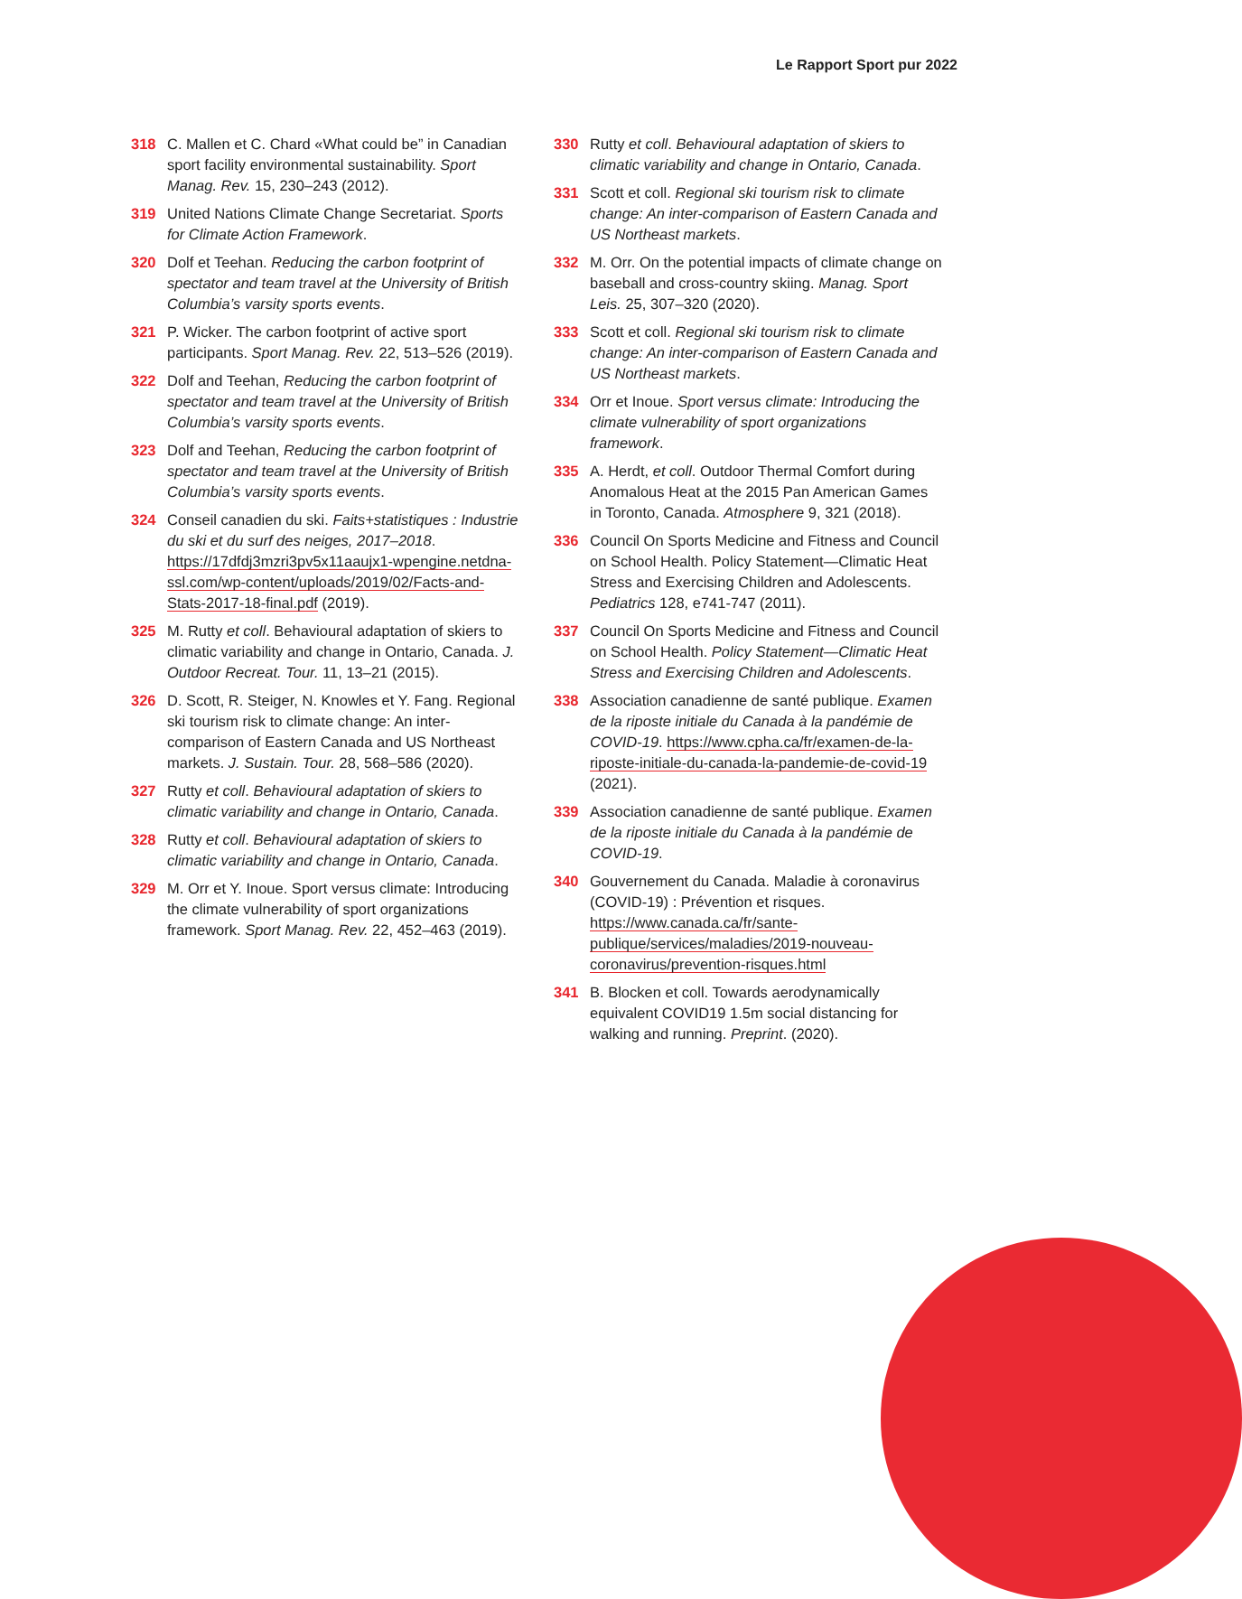Le Rapport Sport pur 2022
318 C. Mallen et C. Chard «What could be” in Canadian sport facility environmental sustainability. Sport Manag. Rev. 15, 230–243 (2012).
319 United Nations Climate Change Secretariat. Sports for Climate Action Framework.
320 Dolf et Teehan. Reducing the carbon footprint of spectator and team travel at the University of British Columbia’s varsity sports events.
321 P. Wicker. The carbon footprint of active sport participants. Sport Manag. Rev. 22, 513–526 (2019).
322 Dolf and Teehan, Reducing the carbon footprint of spectator and team travel at the University of British Columbia’s varsity sports events.
323 Dolf and Teehan, Reducing the carbon footprint of spectator and team travel at the University of British Columbia’s varsity sports events.
324 Conseil canadien du ski. Faits+statistiques : Industrie du ski et du surf des neiges, 2017–2018. https://17dfdj3mzri3pv5x11aaujx1-wpengine.netdna-ssl.com/wp-content/uploads/2019/02/Facts-and-Stats-2017-18-final.pdf (2019).
325 M. Rutty et coll. Behavioural adaptation of skiers to climatic variability and change in Ontario, Canada. J. Outdoor Recreat. Tour. 11, 13–21 (2015).
326 D. Scott, R. Steiger, N. Knowles et Y. Fang. Regional ski tourism risk to climate change: An inter-comparison of Eastern Canada and US Northeast markets. J. Sustain. Tour. 28, 568–586 (2020).
327 Rutty et coll. Behavioural adaptation of skiers to climatic variability and change in Ontario, Canada.
328 Rutty et coll. Behavioural adaptation of skiers to climatic variability and change in Ontario, Canada.
329 M. Orr et Y. Inoue. Sport versus climate: Introducing the climate vulnerability of sport organizations framework. Sport Manag. Rev. 22, 452–463 (2019).
330 Rutty et coll. Behavioural adaptation of skiers to climatic variability and change in Ontario, Canada.
331 Scott et coll. Regional ski tourism risk to climate change: An inter-comparison of Eastern Canada and US Northeast markets.
332 M. Orr. On the potential impacts of climate change on baseball and cross-country skiing. Manag. Sport Leis. 25, 307–320 (2020).
333 Scott et coll. Regional ski tourism risk to climate change: An inter-comparison of Eastern Canada and US Northeast markets.
334 Orr et Inoue. Sport versus climate: Introducing the climate vulnerability of sport organizations framework.
335 A. Herdt, et coll. Outdoor Thermal Comfort during Anomalous Heat at the 2015 Pan American Games in Toronto, Canada. Atmosphere 9, 321 (2018).
336 Council On Sports Medicine and Fitness and Council on School Health. Policy Statement—Climatic Heat Stress and Exercising Children and Adolescents. Pediatrics 128, e741-747 (2011).
337 Council On Sports Medicine and Fitness and Council on School Health. Policy Statement—Climatic Heat Stress and Exercising Children and Adolescents.
338 Association canadienne de santé publique. Examen de la riposte initiale du Canada à la pandémie de COVID-19. https://www.cpha.ca/fr/examen-de-la-riposte-initiale-du-canada-la-pandemie-de-covid-19 (2021).
339 Association canadienne de santé publique. Examen de la riposte initiale du Canada à la pandémie de COVID-19.
340 Gouvernement du Canada. Maladie à coronavirus (COVID-19) : Prévention et risques. https://www.canada.ca/fr/sante-publique/services/maladies/2019-nouveau-coronavirus/prevention-risques.html
341 B. Blocken et coll. Towards aerodynamically equivalent COVID19 1.5m social distancing for walking and running. Preprint. (2020).